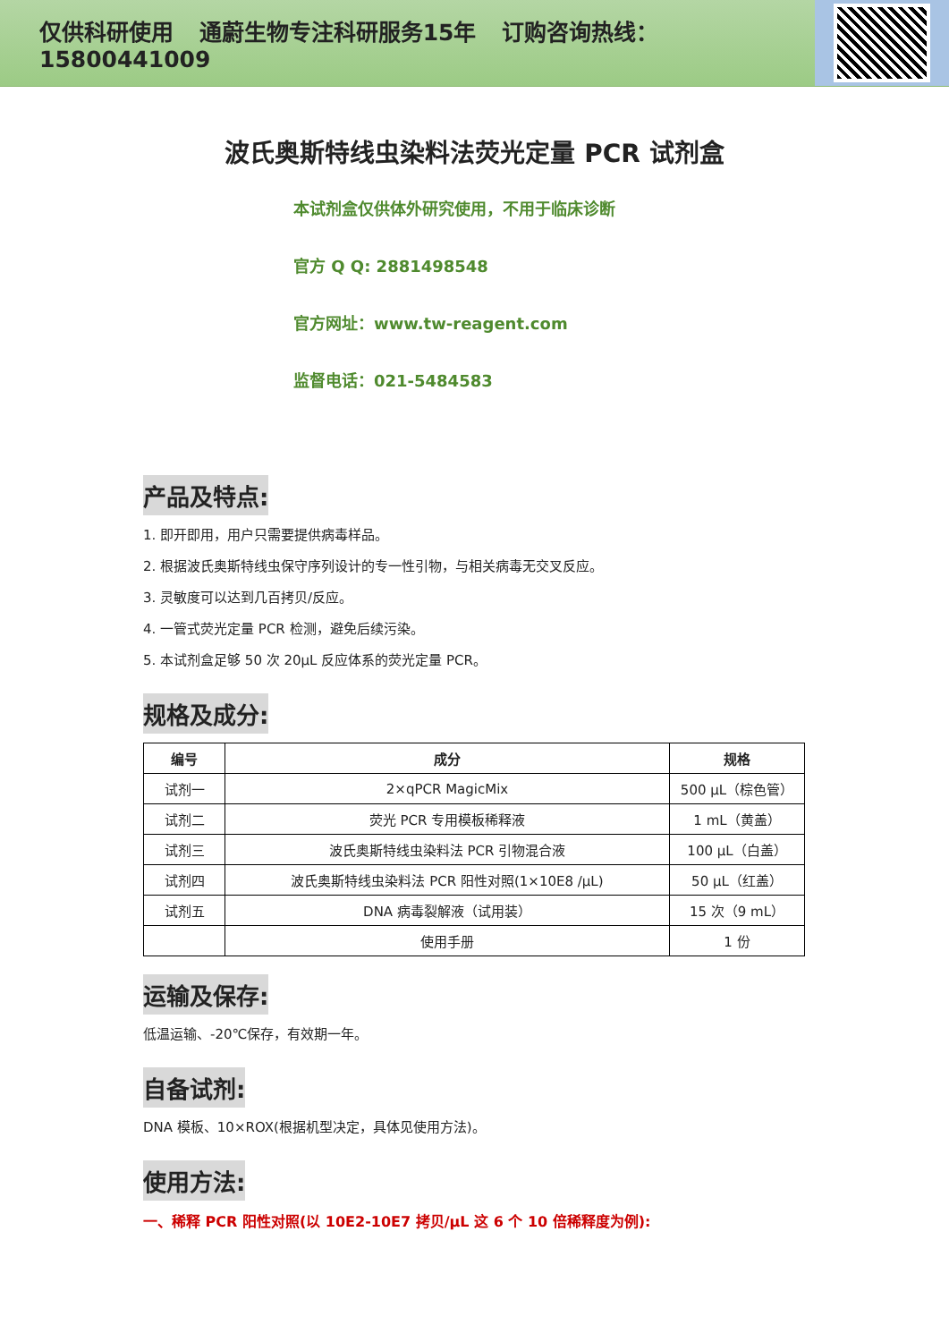仅供科研使用 通蔚生物专注科研服务15年 订购咨询热线：15800441009
波氏奥斯特线虫染料法荧光定量 PCR 试剂盒
本试剂盒仅供体外研究使用，不用于临床诊断
官方 Q Q: 2881498548
官方网址：www.tw-reagent.com
监督电话：021-5484583
产品及特点:
1. 即开即用，用户只需要提供病毒样品。
2. 根据波氏奥斯特线虫保守序列设计的专一性引物，与相关病毒无交叉反应。
3. 灵敏度可以达到几百拷贝/反应。
4. 一管式荧光定量 PCR 检测，避免后续污染。
5. 本试剂盒足够 50 次 20μL 反应体系的荧光定量 PCR。
规格及成分:
| 编号 | 成分 | 规格 |
| --- | --- | --- |
| 试剂一 | 2×qPCR MagicMix | 500 μL（棕色管） |
| 试剂二 | 荧光 PCR 专用模板稀释液 | 1 mL（黄盖） |
| 试剂三 | 波氏奥斯特线虫染料法 PCR 引物混合液 | 100 μL（白盖） |
| 试剂四 | 波氏奥斯特线虫染料法 PCR 阳性对照(1×10E8 /μL) | 50 μL（红盖） |
| 试剂五 | DNA 病毒裂解液（试用装） | 15 次（9 mL） |
| | 使用手册 | 1 份 |
运输及保存:
低温运输、-20℃保存，有效期一年。
自备试剂:
DNA 模板、10×ROX(根据机型决定，具体见使用方法)。
使用方法:
一、稀释 PCR 阳性对照(以 10E2-10E7 拷贝/μL 这 6 个 10 倍稀释度为例):